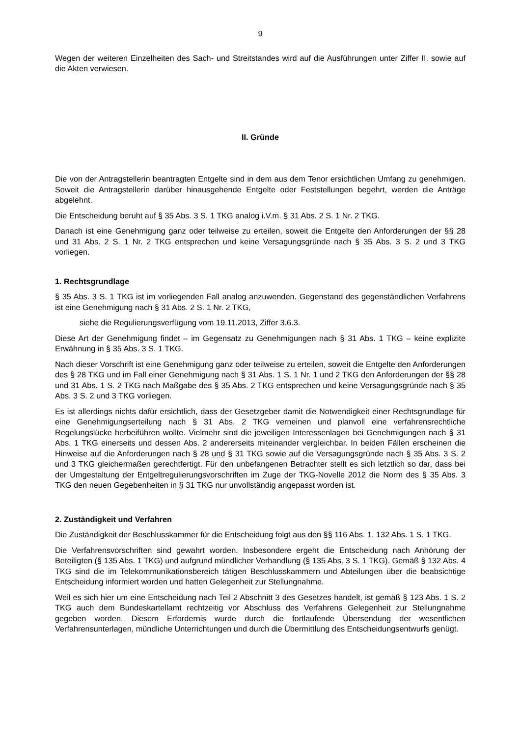9
Wegen der weiteren Einzelheiten des Sach- und Streitstandes wird auf die Ausführungen unter Ziffer II. sowie auf die Akten verwiesen.
II. Gründe
Die von der Antragstellerin beantragten Entgelte sind in dem aus dem Tenor ersichtlichen Umfang zu genehmigen. Soweit die Antragstellerin darüber hinausgehende Entgelte oder Feststellungen begehrt, werden die Anträge abgelehnt.
Die Entscheidung beruht auf § 35 Abs. 3 S. 1 TKG analog i.V.m. § 31 Abs. 2 S. 1 Nr. 2 TKG.
Danach ist eine Genehmigung ganz oder teilweise zu erteilen, soweit die Entgelte den Anforderungen der §§ 28 und 31 Abs. 2 S. 1 Nr. 2 TKG entsprechen und keine Versagungsgründe nach § 35 Abs. 3 S. 2 und 3 TKG vorliegen.
1. Rechtsgrundlage
§ 35 Abs. 3 S. 1 TKG ist im vorliegenden Fall analog anzuwenden. Gegenstand des gegenständlichen Verfahrens ist eine Genehmigung nach § 31 Abs. 2 S. 1 Nr. 2 TKG,
siehe die Regulierungsverfügung vom 19.11.2013, Ziffer 3.6.3.
Diese Art der Genehmigung findet – im Gegensatz zu Genehmigungen nach § 31 Abs. 1 TKG – keine explizite Erwähnung in § 35 Abs. 3 S. 1 TKG.
Nach dieser Vorschrift ist eine Genehmigung ganz oder teilweise zu erteilen, soweit die Entgelte den Anforderungen des § 28 TKG und im Fall einer Genehmigung nach § 31 Abs. 1 S. 1 Nr. 1 und 2 TKG den Anforderungen der §§ 28 und 31 Abs. 1 S. 2 TKG nach Maßgabe des § 35 Abs. 2 TKG entsprechen und keine Versagungsgründe nach § 35 Abs. 3 S. 2 und 3 TKG vorliegen.
Es ist allerdings nichts dafür ersichtlich, dass der Gesetzgeber damit die Notwendigkeit einer Rechtsgrundlage für eine Genehmigungserteilung nach § 31 Abs. 2 TKG verneinen und planvoll eine verfahrensrechtliche Regelungslücke herbeiführen wollte. Vielmehr sind die jeweiligen Interessenlagen bei Genehmigungen nach § 31 Abs. 1 TKG einerseits und dessen Abs. 2 andererseits miteinander vergleichbar. In beiden Fällen erscheinen die Hinweise auf die Anforderungen nach § 28 und § 31 TKG sowie auf die Versagungsgründe nach § 35 Abs. 3 S. 2 und 3 TKG gleichermaßen gerechtfertigt. Für den unbefangenen Betrachter stellt es sich letztlich so dar, dass bei der Umgestaltung der Entgeltregulierungsvorschriften im Zuge der TKG-Novelle 2012 die Norm des § 35 Abs. 3 TKG den neuen Gegebenheiten in § 31 TKG nur unvollständig angepasst worden ist.
2. Zuständigkeit und Verfahren
Die Zuständigkeit der Beschlusskammer für die Entscheidung folgt aus den §§ 116 Abs. 1, 132 Abs. 1 S. 1 TKG.
Die Verfahrensvorschriften sind gewahrt worden. Insbesondere ergeht die Entscheidung nach Anhörung der Beteiligten (§ 135 Abs. 1 TKG) und aufgrund mündlicher Verhandlung (§ 135 Abs. 3 S. 1 TKG). Gemäß § 132 Abs. 4 TKG sind die im Telekommunikationsbereich tätigen Beschlusskammern und Abteilungen über die beabsichtige Entscheidung informiert worden und hatten Gelegenheit zur Stellungnahme.
Weil es sich hier um eine Entscheidung nach Teil 2 Abschnitt 3 des Gesetzes handelt, ist gemäß § 123 Abs. 1 S. 2 TKG auch dem Bundeskartellamt rechtzeitig vor Abschluss des Verfahrens Gelegenheit zur Stellungnahme gegeben worden. Diesem Erfordernis wurde durch die fortlaufende Übersendung der wesentlichen Verfahrensunterlagen, mündliche Unterrichtungen und durch die Übermittlung des Entscheidungsentwurfs genügt.